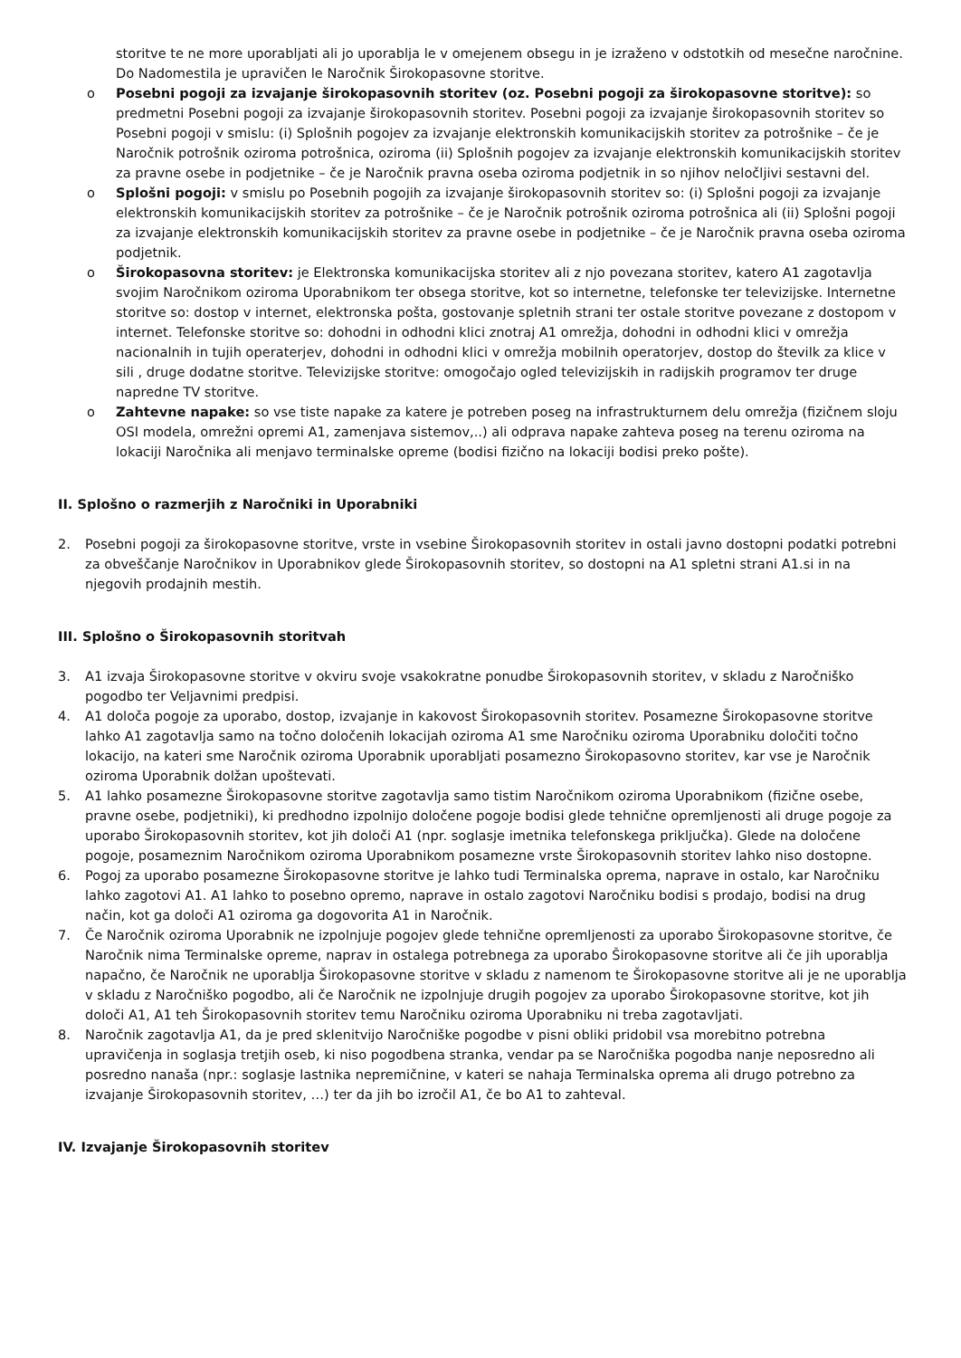storitve te ne more uporabljati ali jo uporablja le v omejenem obsegu in je izraženo v odstotkih od mesečne naročnine. Do Nadomestila je upravičen le Naročnik Širokopasovne storitve.
o Posebni pogoji za izvajanje širokopasovnih storitev (oz. Posebni pogoji za širokopasovne storitve): so predmetni Posebni pogoji za izvajanje širokopasovnih storitev. Posebni pogoji za izvajanje širokopasovnih storitev so Posebni pogoji v smislu: (i) Splošnih pogojev za izvajanje elektronskih komunikacijskih storitev za potrošnike – če je Naročnik potrošnik oziroma potrošnica, oziroma (ii) Splošnih pogojev za izvajanje elektronskih komunikacijskih storitev za pravne osebe in podjetnike – če je Naročnik pravna oseba oziroma podjetnik in so njihov neločljivi sestavni del.
o Splošni pogoji: v smislu po Posebnih pogojih za izvajanje širokopasovnih storitev so: (i) Splošni pogoji za izvajanje elektronskih komunikacijskih storitev za potrošnike – če je Naročnik potrošnik oziroma potrošnica ali (ii) Splošni pogoji za izvajanje elektronskih komunikacijskih storitev za pravne osebe in podjetnike – če je Naročnik pravna oseba oziroma podjetnik.
o Širokopasovna storitev: je Elektronska komunikacijska storitev ali z njo povezana storitev, katero A1 zagotavlja svojim Naročnikom oziroma Uporabnikom ter obsega storitve, kot so internetne, telefonske ter televizijske. Internetne storitve so: dostop v internet, elektronska pošta, gostovanje spletnih strani ter ostale storitve povezane z dostopom v internet. Telefonske storitve so: dohodni in odhodni klici znotraj A1 omrežja, dohodni in odhodni klici v omrežja nacionalnih in tujih operaterjev, dohodni in odhodni klici v omrežja mobilnih operatorjev, dostop do številk za klice v sili , druge dodatne storitve. Televizijske storitve: omogočajo ogled televizijskih in radijskih programov ter druge napredne TV storitve.
o Zahtevne napake: so vse tiste napake za katere je potreben poseg na infrastrukturnem delu omrežja (fizičnem sloju OSI modela, omrežni opremi A1, zamenjava sistemov,..) ali odprava napake zahteva poseg na terenu oziroma na lokaciji Naročnika ali menjavo terminalske opreme (bodisi fizično na lokaciji bodisi preko pošte).
II. Splošno o razmerjih z Naročniki in Uporabniki
2. Posebni pogoji za širokopasovne storitve, vrste in vsebine Širokopasovnih storitev in ostali javno dostopni podatki potrebni za obveščanje Naročnikov in Uporabnikov glede Širokopasovnih storitev, so dostopni na A1 spletni strani A1.si in na njegovih prodajnih mestih.
III. Splošno o Širokopasovnih storitvah
3. A1 izvaja Širokopasovne storitve v okviru svoje vsakokratne ponudbe Širokopasovnih storitev, v skladu z Naročniško pogodbo ter Veljavnimi predpisi.
4. A1 določa pogoje za uporabo, dostop, izvajanje in kakovost Širokopasovnih storitev. Posamezne Širokopasovne storitve lahko A1 zagotavlja samo na točno določenih lokacijah oziroma A1 sme Naročniku oziroma Uporabniku določiti točno lokacijo, na kateri sme Naročnik oziroma Uporabnik uporabljati posamezno Širokopasovno storitev, kar vse je Naročnik oziroma Uporabnik dolžan upoštevati.
5. A1 lahko posamezne Širokopasovne storitve zagotavlja samo tistim Naročnikom oziroma Uporabnikom (fizične osebe, pravne osebe, podjetniki), ki predhodno izpolnijo določene pogoje bodisi glede tehnične opremljenosti ali druge pogoje za uporabo Širokopasovnih storitev, kot jih določi A1 (npr. soglasje imetnika telefonskega priključka). Glede na določene pogoje, posameznim Naročnikom oziroma Uporabnikom posamezne vrste Širokopasovnih storitev lahko niso dostopne.
6. Pogoj za uporabo posamezne Širokopasovne storitve je lahko tudi Terminalska oprema, naprave in ostalo, kar Naročniku lahko zagotovi A1. A1 lahko to posebno opremo, naprave in ostalo zagotovi Naročniku bodisi s prodajo, bodisi na drug način, kot ga določi A1 oziroma ga dogovorita A1 in Naročnik.
7. Če Naročnik oziroma Uporabnik ne izpolnjuje pogojev glede tehnične opremljenosti za uporabo Širokopasovne storitve, če Naročnik nima Terminalske opreme, naprav in ostalega potrebnega za uporabo Širokopasovne storitve ali če jih uporablja napačno, če Naročnik ne uporablja Širokopasovne storitve v skladu z namenom te Širokopasovne storitve ali je ne uporablja v skladu z Naročniško pogodbo, ali če Naročnik ne izpolnjuje drugih pogojev za uporabo Širokopasovne storitve, kot jih določi A1, A1 teh Širokopasovnih storitev temu Naročniku oziroma Uporabniku ni treba zagotavljati.
8. Naročnik zagotavlja A1, da je pred sklenitvijo Naročniške pogodbe v pisni obliki pridobil vsa morebitno potrebna upravičenja in soglasja tretjih oseb, ki niso pogodbena stranka, vendar pa se Naročniška pogodba nanje neposredno ali posredno nanaša (npr.: soglasje lastnika nepremičnine, v kateri se nahaja Terminalska oprema ali drugo potrebno za izvajanje Širokopasovnih storitev, …) ter da jih bo izročil A1, če bo A1 to zahteval.
IV. Izvajanje Širokopasovnih storitev